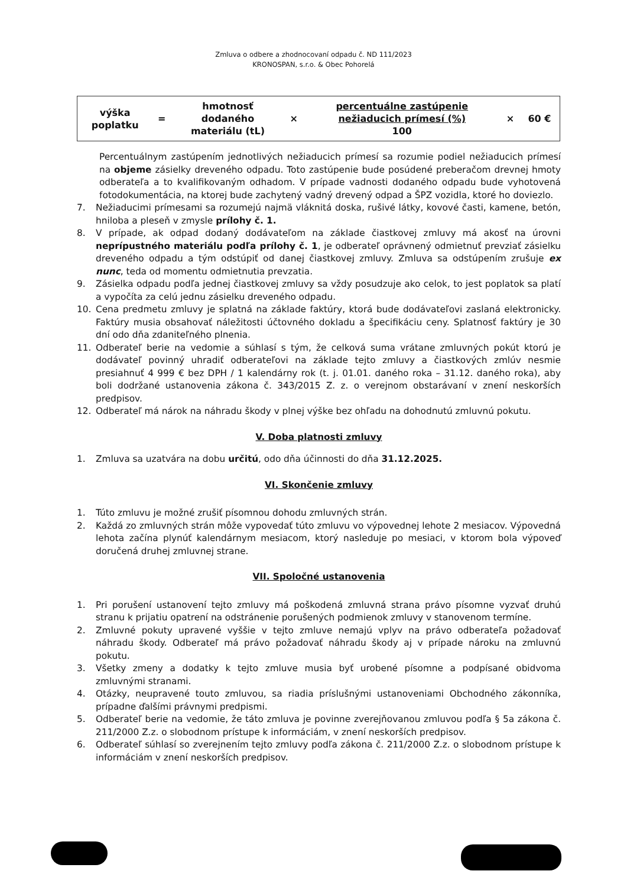Zmluva o odbere a zhodnocovaní odpadu č. ND 111/2023
KRONOSPAN, s.r.o. & Obec Pohorelá
| výška poplatku | = | hmotnosť dodaného materiálu (tL) | × | percentuálne zastúpenie nežiaducich prímesí (%) 100 | × | 60 € |
Percentuálnym zastúpením jednotlivých nežiaducich prímesí sa rozumie podiel nežiaducich prímesí na objeme zásielky dreveného odpadu. Toto zastúpenie bude posúdené preberačom drevnej hmoty odberateľa a to kvalifikovaným odhadom. V prípade vadnosti dodaného odpadu bude vyhotovená fotodokumentácia, na ktorej bude zachytený vadný drevený odpad a ŠPZ vozidla, ktoré ho doviezlo.
7. Nežiaducimi prímesami sa rozumejú najmä vláknitá doska, rušivé látky, kovové časti, kamene, betón, hniloba a pleseň v zmysle prílohy č. 1.
8. V prípade, ak odpad dodaný dodávateľom na základe čiastkovej zmluvy má akosť na úrovni neprípustného materiálu podľa prílohy č. 1, je odberateľ oprávnený odmietnuť prevziať zásielku dreveného odpadu a tým odstúpiť od danej čiastkovej zmluvy. Zmluva sa odstúpením zrušuje ex nunc, teda od momentu odmietnutia prevzatia.
9. Zásielka odpadu podľa jednej čiastkovej zmluvy sa vždy posudzuje ako celok, to jest poplatok sa platí a vypočíta za celú jednu zásielku dreveného odpadu.
10. Cena predmetu zmluvy je splatná na základe faktúry, ktorá bude dodávateľovi zaslaná elektronicky. Faktúry musia obsahovať náležitosti účtovného dokladu a špecifikáciu ceny. Splatnosť faktúry je 30 dní odo dňa zdaniteľného plnenia.
11. Odberateľ berie na vedomie a súhlasí s tým, že celková suma vrátane zmluvných pokút ktorú je dodávateľ povinný uhradiť odberateľovi na základe tejto zmluvy a čiastkových zmlúv nesmie presiahnuť 4 999 € bez DPH / 1 kalendárny rok (t. j. 01.01. daného roka – 31.12. daného roka), aby boli dodržané ustanovenia zákona č. 343/2015 Z. z. o verejnom obstarávaní v znení neskorších predpisov.
12. Odberateľ má nárok na náhradu škody v plnej výške bez ohľadu na dohodnutú zmluvnú pokutu.
V. Doba platnosti zmluvy
1. Zmluva sa uzatvára na dobu určitú, odo dňa účinnosti do dňa 31.12.2025.
VI. Skončenie zmluvy
1. Túto zmluvu je možné zrušiť písomnou dohodu zmluvných strán.
2. Každá zo zmluvných strán môže vypovedať túto zmluvu vo výpovednej lehote 2 mesiacov. Výpovedná lehota začína plynúť kalendárnym mesiacom, ktorý nasleduje po mesiaci, v ktorom bola výpoveď doručená druhej zmluvnej strane.
VII. Spoločné ustanovenia
1. Pri porušení ustanovení tejto zmluvy má poškodená zmluvná strana právo písomne vyzvať druhú stranu k prijatiu opatrení na odstránenie porušených podmienok zmluvy v stanovenom termíne.
2. Zmluvné pokuty upravené vyššie v tejto zmluve nemajú vplyv na právo odberateľa požadovať náhradu škody. Odberateľ má právo požadovať náhradu škody aj v prípade nároku na zmluvnú pokutu.
3. Všetky zmeny a dodatky k tejto zmluve musia byť urobené písomne a podpísané obidvoma zmluvnými stranami.
4. Otázky, neupravené touto zmluvou, sa riadia príslušnými ustanoveniami Obchodného zákonníka, prípadne ďalšími právnymi predpismi.
5. Odberateľ berie na vedomie, že táto zmluva je povinne zverejňovanou zmluvou podľa § 5a zákona č. 211/2000 Z.z. o slobodnom prístupe k informáciám, v znení neskorších predpisov.
6. Odberateľ súhlasí so zverejnením tejto zmluvy podľa zákona č. 211/2000 Z.z. o slobodnom prístupe k informáciám v znení neskorších predpisov.